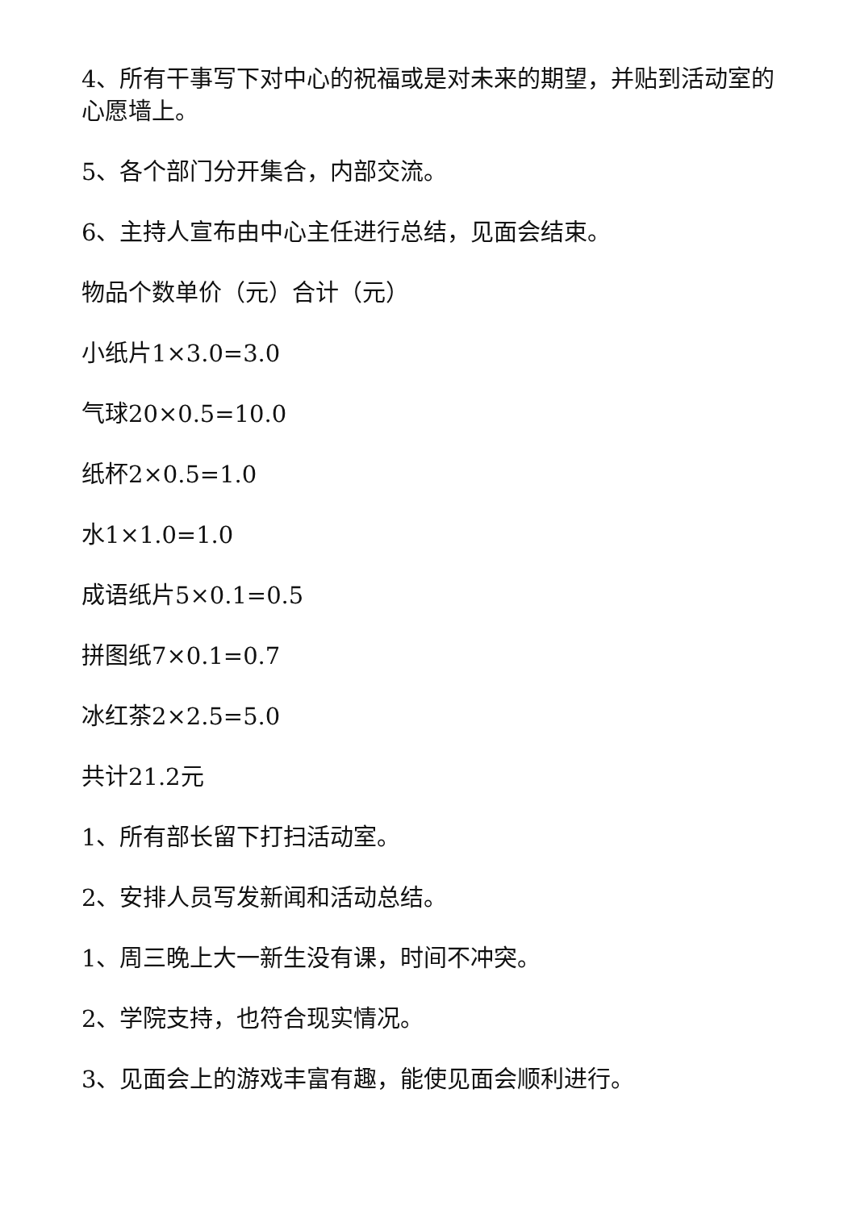4、所有干事写下对中心的祝福或是对未来的期望，并贴到活动室的心愿墙上。
5、各个部门分开集合，内部交流。
6、主持人宣布由中心主任进行总结，见面会结束。
物品个数单价（元）合计（元）
小纸片1×3.0=3.0
气球20×0.5=10.0
纸杯2×0.5=1.0
水1×1.0=1.0
成语纸片5×0.1=0.5
拼图纸7×0.1=0.7
冰红茶2×2.5=5.0
共计21.2元
1、所有部长留下打扫活动室。
2、安排人员写发新闻和活动总结。
1、周三晚上大一新生没有课，时间不冲突。
2、学院支持，也符合现实情况。
3、见面会上的游戏丰富有趣，能使见面会顺利进行。